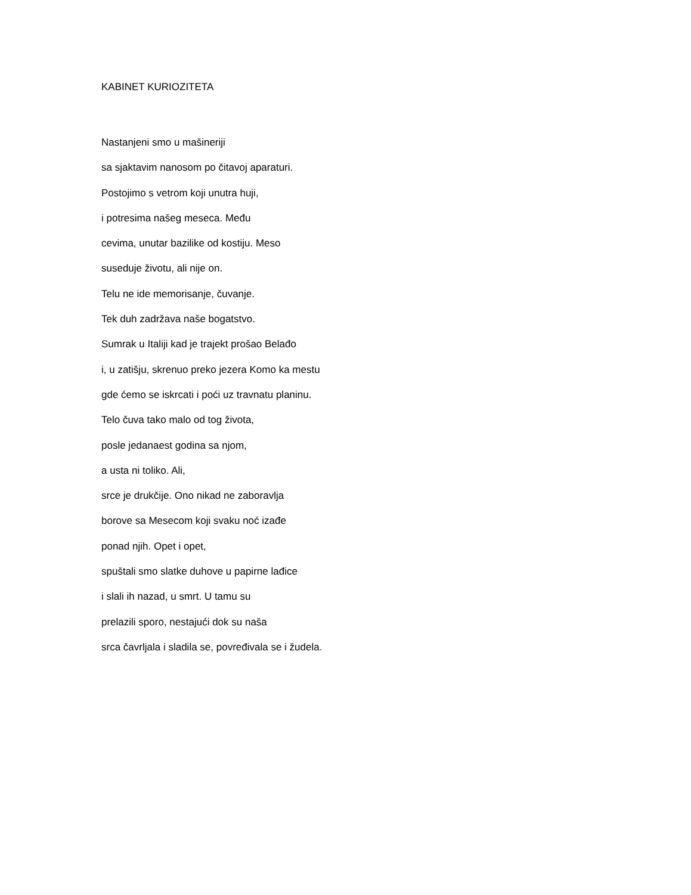KABINET KURIOZITETA
Nastanjeni smo u mašineriji
sa sjaktavim nanosom po čitavoj aparaturi.
Postojimo s vetrom koji unutra huji,
i potresima našeg meseca. Među
cevima, unutar bazilike od kostiju. Meso
suseduje životu, ali nije on.
Telu ne ide memorisanje, čuvanje.
Tek duh zadržava naše bogatstvo.
Sumrak u Italiji kad je trajekt prošao Belađo
i, u zatišju, skrenuo preko jezera Komo ka mestu
gde ćemo se iskrcati i poći uz travnatu planinu.
Telo čuva tako malo od tog života,
posle jedanaest godina sa njom,
a usta ni toliko. Ali,
srce je drukčije. Ono nikad ne zaboravlja
borove sa Mesecom koji svaku noć izađe
ponad njih. Opet i opet,
spuštali smo slatke duhove u papirne lađice
i slali ih nazad, u smrt. U tamu su
prelazili sporo, nestajući dok su naša
srca čavrljala i sladila se, povređivala se i žudela.